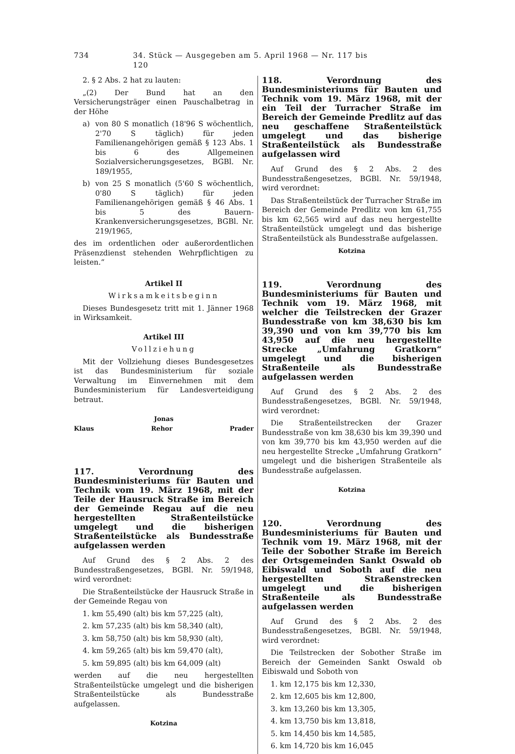734 34. Stück — Ausgegeben am 5. April 1968 — Nr. 117 bis 120
2. § 2 Abs. 2 hat zu lauten:
„(2) Der Bund hat an den Versicherungsträger einen Pauschalbetrag in der Höhe
a) von 80 S monatlich (18'96 S wöchentlich, 2'70 S täglich) für jeden Familienangehörigen gemäß § 123 Abs. 1 bis 6 des Allgemeinen Sozialversicherungsgesetzes, BGBl. Nr. 189/1955,
b) von 25 S monatlich (5'60 S wöchentlich, 0'80 S täglich) für jeden Familienangehörigen gemäß § 46 Abs. 1 bis 5 des Bauern-Krankenversicherungsgesetzes, BGBl. Nr. 219/1965,
des im ordentlichen oder außerordentlichen Präsenzdienst stehenden Wehrpflichtigen zu leisten.“
Artikel II
Wirksamkeitsbeginn
Dieses Bundesgesetz tritt mit 1. Jänner 1968 in Wirksamkeit.
Artikel III
Vollziehung
Mit der Vollziehung dieses Bundesgesetzes ist das Bundesministerium für soziale Verwaltung im Einvernehmen mit dem Bundesministerium für Landesverteidigung betraut.
Jonas
Klaus Rehor Prader
117. Verordnung des Bundesministeriums für Bauten und Technik vom 19. März 1968, mit der Teile der Hausruck Straße im Bereich der Gemeinde Regau auf die neu hergestellten Straßenteilstücke umgelegt und die bisherigen Straßenteilstücke als Bundesstraße aufgelassen werden
Auf Grund des § 2 Abs. 2 des Bundesstraßengesetzes, BGBl. Nr. 59/1948, wird verordnet:
Die Straßenteilstücke der Hausruck Straße in der Gemeinde Regau von
1. km 55,490 (alt) bis km 57,225 (alt),
2. km 57,235 (alt) bis km 58,340 (alt),
3. km 58,750 (alt) bis km 58,930 (alt),
4. km 59,265 (alt) bis km 59,470 (alt),
5. km 59,895 (alt) bis km 64,009 (alt)
werden auf die neu hergestellten Straßenteilstücke umgelegt und die bisherigen Straßenteilstücke als Bundesstraße aufgelassen.
Kotzina
118. Verordnung des Bundesministeriums für Bauten und Technik vom 19. März 1968, mit der ein Teil der Turracher Straße im Bereich der Gemeinde Predlitz auf das neu geschaffene Straßenteilstück umgelegt und das bisherige Straßenteilstück als Bundesstraße aufgelassen wird
Auf Grund des § 2 Abs. 2 des Bundesstraßengesetzes, BGBl. Nr. 59/1948, wird verordnet:
Das Straßenteilstück der Turracher Straße im Bereich der Gemeinde Predlitz von km 61,755 bis km 62,565 wird auf das neu hergestellte Straßenteilstück umgelegt und das bisherige Straßenteilstück als Bundesstraße aufgelassen.
Kotzina
119. Verordnung des Bundesministeriums für Bauten und Technik vom 19. März 1968, mit welcher die Teilstrecken der Grazer Bundesstraße von km 38,630 bis km 39,390 und von km 39,770 bis km 43,950 auf die neu hergestellte Strecke „Umfahrung Gratkorn“ umgelegt und die bisherigen Straßenteile als Bundesstraße aufgelassen werden
Auf Grund des § 2 Abs. 2 des Bundesstraßengesetzes, BGBl. Nr. 59/1948, wird verordnet:
Die Straßenteilstrecken der Grazer Bundesstraße von km 38,630 bis km 39,390 und von km 39,770 bis km 43,950 werden auf die neu hergestellte Strecke „Umfahrung Gratkorn“ umgelegt und die bisherigen Straßenteile als Bundesstraße aufgelassen.
Kotzina
120. Verordnung des Bundesministeriums für Bauten und Technik vom 19. März 1968, mit der Teile der Sobother Straße im Bereich der Ortsgemeinden Sankt Oswald ob Eibiswald und Soboth auf die neu hergestellten Straßenstrecken umgelegt und die bisherigen Straßenteile als Bundesstraße aufgelassen werden
Auf Grund des § 2 Abs. 2 des Bundesstraßengesetzes, BGBl. Nr. 59/1948, wird verordnet:
Die Teilstrecken der Sobother Straße im Bereich der Gemeinden Sankt Oswald ob Eibiswald und Soboth von
1. km 12,175 bis km 12,330,
2. km 12,605 bis km 12,800,
3. km 13,260 bis km 13,305,
4. km 13,750 bis km 13,818,
5. km 14,450 bis km 14,585,
6. km 14,720 bis km 16,045